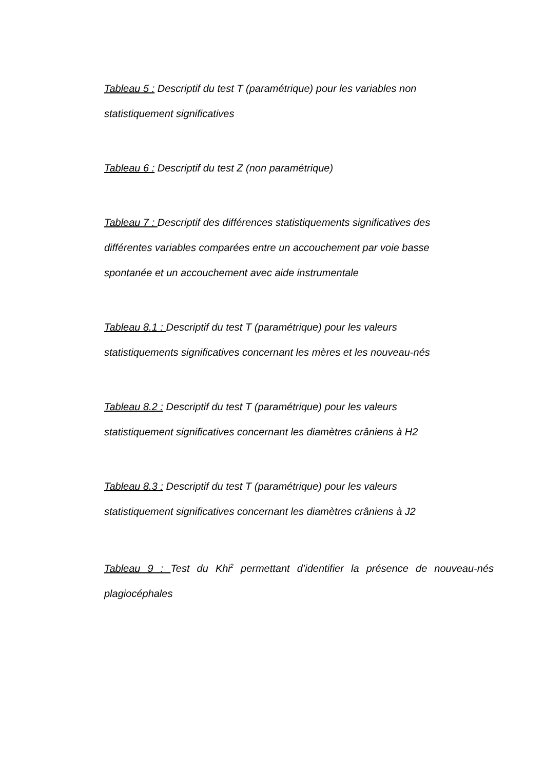Tableau 5 : Descriptif du test T (paramétrique) pour les variables non
statistiquement significatives
Tableau 6 : Descriptif du test Z (non paramétrique)
Tableau 7 : Descriptif des différences statistiquements significatives des
différentes variables comparées entre un accouchement par voie basse
spontanée et un accouchement avec aide instrumentale
Tableau 8.1 : Descriptif du test T (paramétrique) pour les valeurs
statistiquements significatives concernant les mères et les nouveau-nés
Tableau 8.2 : Descriptif du test T (paramétrique) pour les valeurs
statistiquement significatives concernant les diamètres crâniens à H2
Tableau 8.3 : Descriptif du test T (paramétrique) pour les valeurs
statistiquement significatives concernant les diamètres crâniens à J2
Tableau 9 : Test du Khi<sup>2</sup> permettant d’identifier la présence de nouveau-nés plagiocéphales